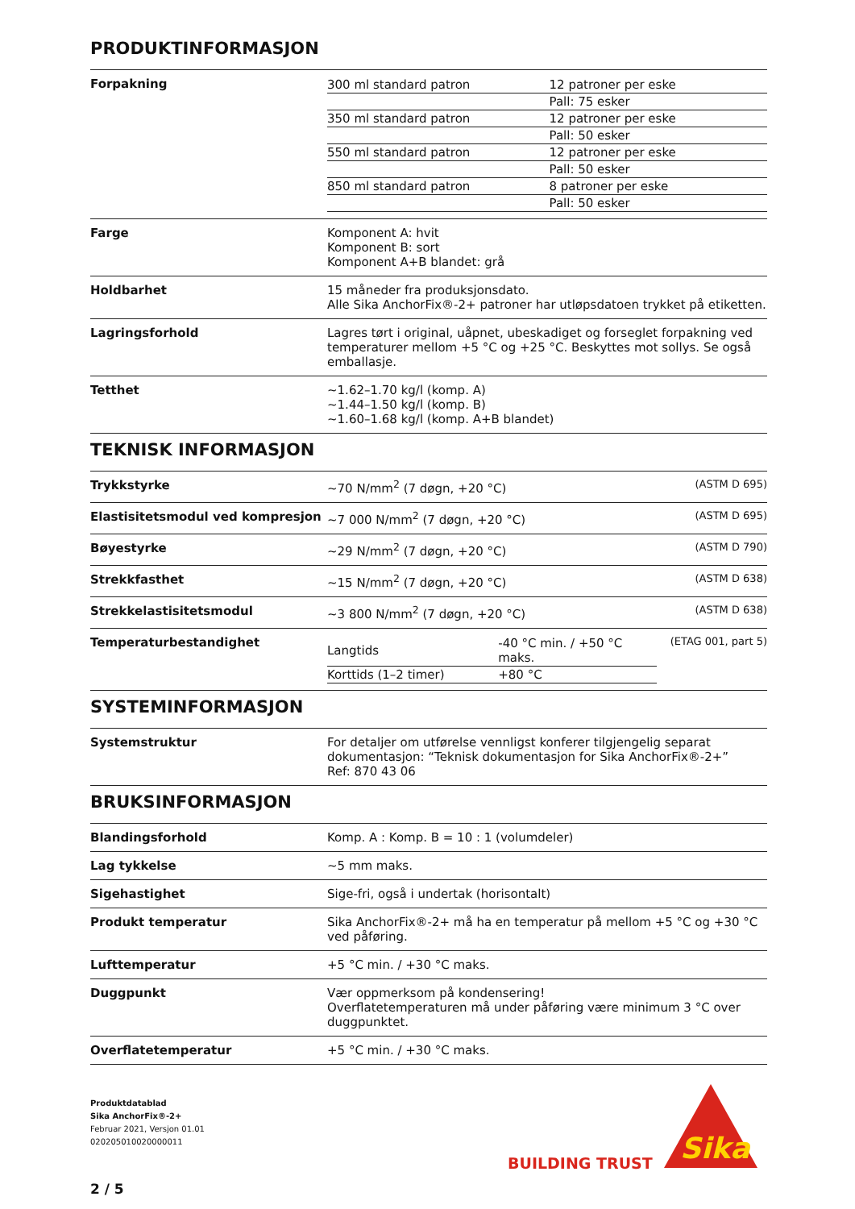PRODUKTINFORMASJON
| Forpakning | / 300 ml standard patron / 12 patroner per eske / / / Pall: 75 esker / / 350 ml standard patron / 12 patroner per eske / / / Pall: 50 esker / / 550 ml standard patron / 12 patroner per eske / / / Pall: 50 esker / / 850 ml standard patron / 8 patroner per eske / / / Pall: 50 esker / |
| Farge | Komponent A: hvit Komponent B: sort Komponent A+B blandet: grå |
| Holdbarhet | 15 måneder fra produksjonsdato. Alle Sika AnchorFix®-2+ patroner har utløpsdatoen trykket på etiketten. |
| Lagringsforhold | Lagres tørt i original, uåpnet, ubeskadiget og forseglet forpakning ved temperaturer mellom +5 °C og +25 °C. Beskyttes mot sollys. Se også emballasje. |
| Tetthet | ~1.62–1.70 kg/l (komp. A) ~1.44–1.50 kg/l (komp. B) ~1.60–1.68 kg/l (komp. A+B blandet) |
TEKNISK INFORMASJON
| Trykkstyrke | ~70 N/mm<sup>2</sup> (7 døgn, +20 °C) | (ASTM D 695) |
| Elastisitetsmodul ved kompresjon | ~7 000 N/mm<sup>2</sup> (7 døgn, +20 °C) | (ASTM D 695) |
| Bøyestyrke | ~29 N/mm<sup>2</sup> (7 døgn, +20 °C) | (ASTM D 790) |
| Strekkfasthet | ~15 N/mm<sup>2</sup> (7 døgn, +20 °C) | (ASTM D 638) |
| Strekkelastisitetsmodul | ~3 800 N/mm<sup>2</sup> (7 døgn, +20 °C) | (ASTM D 638) |
| Temperaturbestandighet | / Langtids / -40 °C min. / +50 °C maks. / / Korttids (1–2 timer) / +80 °C / | (ETAG 001, part 5) |
SYSTEMINFORMASJON
| Systemstruktur | For detaljer om utførelse vennligst konferer tilgjengelig separat dokumentasjon: “Teknisk dokumentasjon for Sika AnchorFix®-2+” Ref: 870 43 06 |
BRUKSINFORMASJON
| Blandingsforhold | Komp. A : Komp. B = 10 : 1 (volumdeler) |
| Lag tykkelse | ~5 mm maks. |
| Sigehastighet | Sige-fri, også i undertak (horisontalt) |
| Produkt temperatur | Sika AnchorFix®-2+ må ha en temperatur på mellom +5 °C og +30 °C ved påføring. |
| Lufttemperatur | +5 °C min. / +30 °C maks. |
| Duggpunkt | Vær oppmerksom på kondensering! Overflatetemperaturen må under påføring være minimum 3 °C over duggpunktet. |
| Overflatetemperatur | +5 °C min. / +30 °C maks. |
Produktdatablad
Sika AnchorFix®-2+
Februar 2021, Versjon 01.01
020205010020000011
2 / 5
BUILDING TRUST
Sika